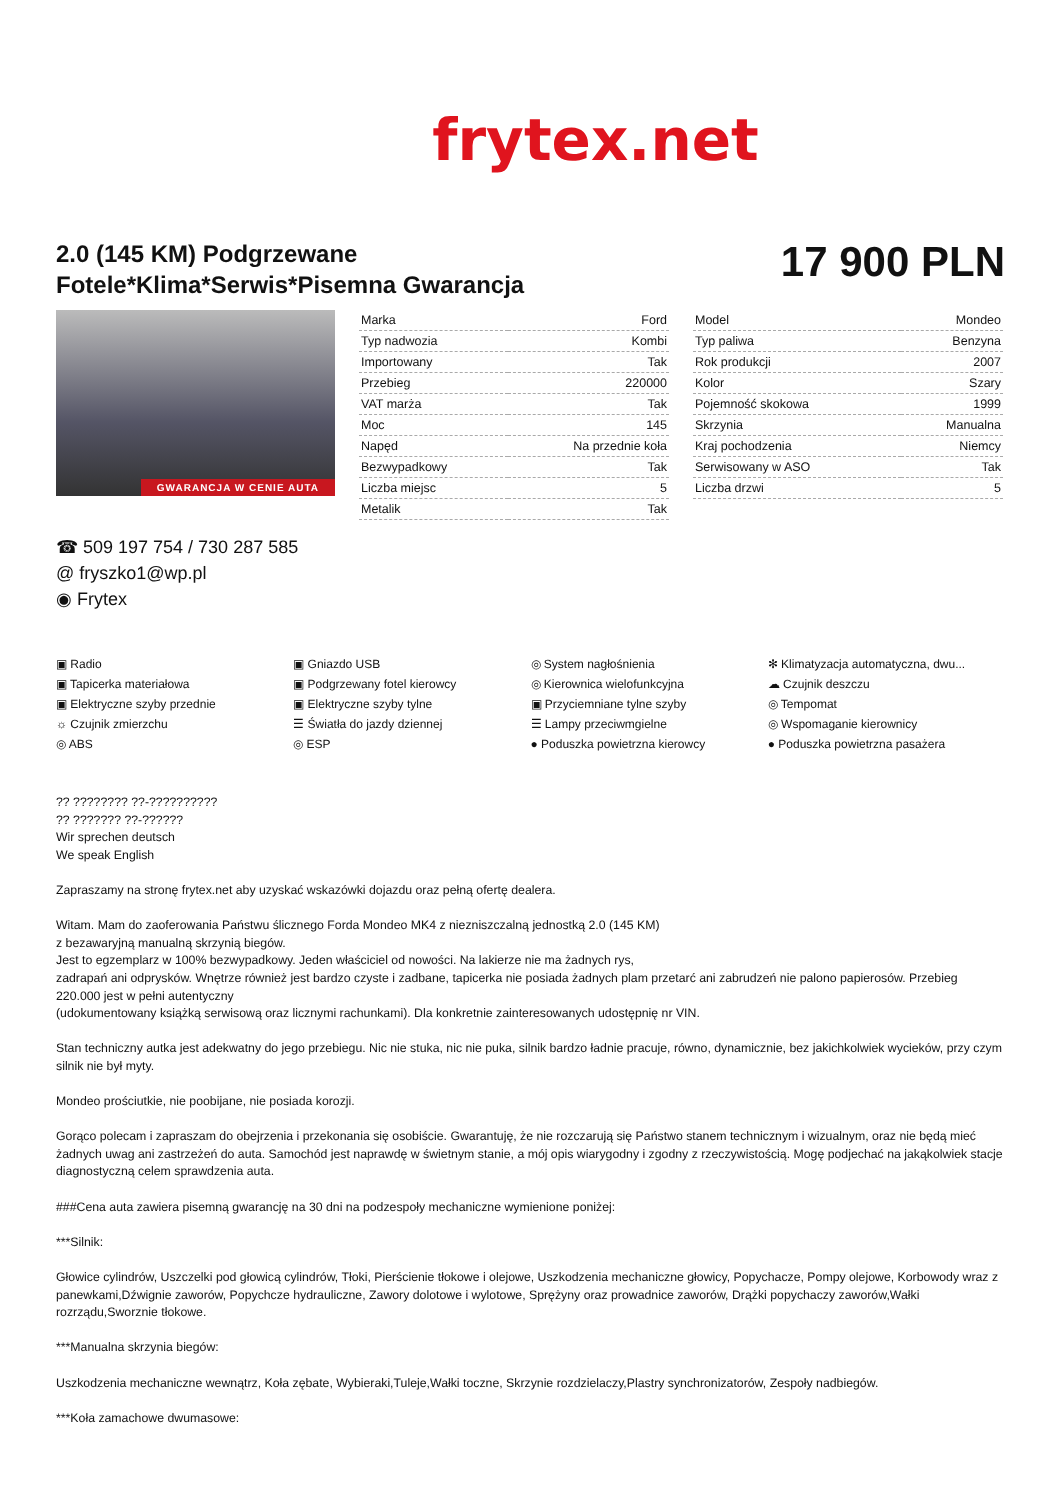frytex.net
2.0 (145 KM) Podgrzewane
Fotele*Klima*Serwis*Pisemna Gwarancja
17 900 PLN
GWARANCJA W CENIE AUTA
| Marka | Ford |
| Typ nadwozia | Kombi |
| Importowany | Tak |
| Przebieg | 220000 |
| VAT marża | Tak |
| Moc | 145 |
| Napęd | Na przednie koła |
| Bezwypadkowy | Tak |
| Liczba miejsc | 5 |
| Metalik | Tak |
| Model | Mondeo |
| Typ paliwa | Benzyna |
| Rok produkcji | 2007 |
| Kolor | Szary |
| Pojemność skokowa | 1999 |
| Skrzynia | Manualna |
| Kraj pochodzenia | Niemcy |
| Serwisowany w ASO | Tak |
| Liczba drzwi | 5 |
☎ 509 197 754 / 730 287 585
@ fryszko1@wp.pl
◉ Frytex
▣ Radio
▣ Gniazdo USB
◎ System nagłośnienia
✻ Klimatyzacja automatyczna, dwu...
▣ Tapicerka materiałowa
▣ Podgrzewany fotel kierowcy
◎ Kierownica wielofunkcyjna
☁ Czujnik deszczu
▣ Elektryczne szyby przednie
▣ Elektryczne szyby tylne
▣ Przyciemniane tylne szyby
◎ Tempomat
☼ Czujnik zmierzchu
☰ Światła do jazdy dziennej
☰ Lampy przeciwmgielne
◎ Wspomaganie kierownicy
◎ ABS
◎ ESP
● Poduszka powietrzna kierowcy
● Poduszka powietrzna pasażera
?? ???????? ??-??????????
?? ??????? ??-??????
Wir sprechen deutsch
We speak English
Zapraszamy na stronę frytex.net aby uzyskać wskazówki dojazdu oraz pełną ofertę dealera.
Witam. Mam do zaoferowania Państwu ślicznego Forda Mondeo MK4 z niezniszczalną jednostką 2.0 (145 KM)
z bezawaryjną manualną skrzynią biegów.
Jest to egzemplarz w 100% bezwypadkowy. Jeden właściciel od nowości. Na lakierze nie ma żadnych rys,
zadrapań ani odprysków. Wnętrze również jest bardzo czyste i zadbane, tapicerka nie posiada żadnych plam przetarć ani zabrudzeń nie palono papierosów. Przebieg 220.000 jest w pełni autentyczny
(udokumentowany książką serwisową oraz licznymi rachunkami). Dla konkretnie zainteresowanych udostępnię nr VIN.
Stan techniczny autka jest adekwatny do jego przebiegu. Nic nie stuka, nic nie puka, silnik bardzo ładnie pracuje, równo, dynamicznie, bez jakichkolwiek wycieków, przy czym silnik nie był myty.
Mondeo prościutkie, nie poobijane, nie posiada korozji.
Gorąco polecam i zapraszam do obejrzenia i przekonania się osobiście. Gwarantuję, że nie rozczarują się Państwo stanem technicznym i wizualnym, oraz nie będą mieć żadnych uwag ani zastrzeżeń do auta. Samochód jest naprawdę w świetnym stanie, a mój opis wiarygodny i zgodny z rzeczywistością. Mogę podjechać na jakąkolwiek stacje diagnostyczną celem sprawdzenia auta.
###Cena auta zawiera pisemną gwarancję na 30 dni na podzespoły mechaniczne wymienione poniżej:
***Silnik:
Głowice cylindrów, Uszczelki pod głowicą cylindrów, Tłoki, Pierścienie tłokowe i olejowe, Uszkodzenia mechaniczne głowicy, Popychacze, Pompy olejowe, Korbowody wraz z panewkami,Dźwignie zaworów, Popychcze hydrauliczne, Zawory dolotowe i wylotowe, Sprężyny oraz prowadnice zaworów, Drążki popychaczy zaworów,Wałki rozrządu,Sworznie tłokowe.
***Manualna skrzynia biegów:
Uszkodzenia mechaniczne wewnątrz, Koła zębate, Wybieraki,Tuleje,Wałki toczne, Skrzynie rozdzielaczy,Plastry synchronizatorów, Zespoły nadbiegów.
***Koła zamachowe dwumasowe: